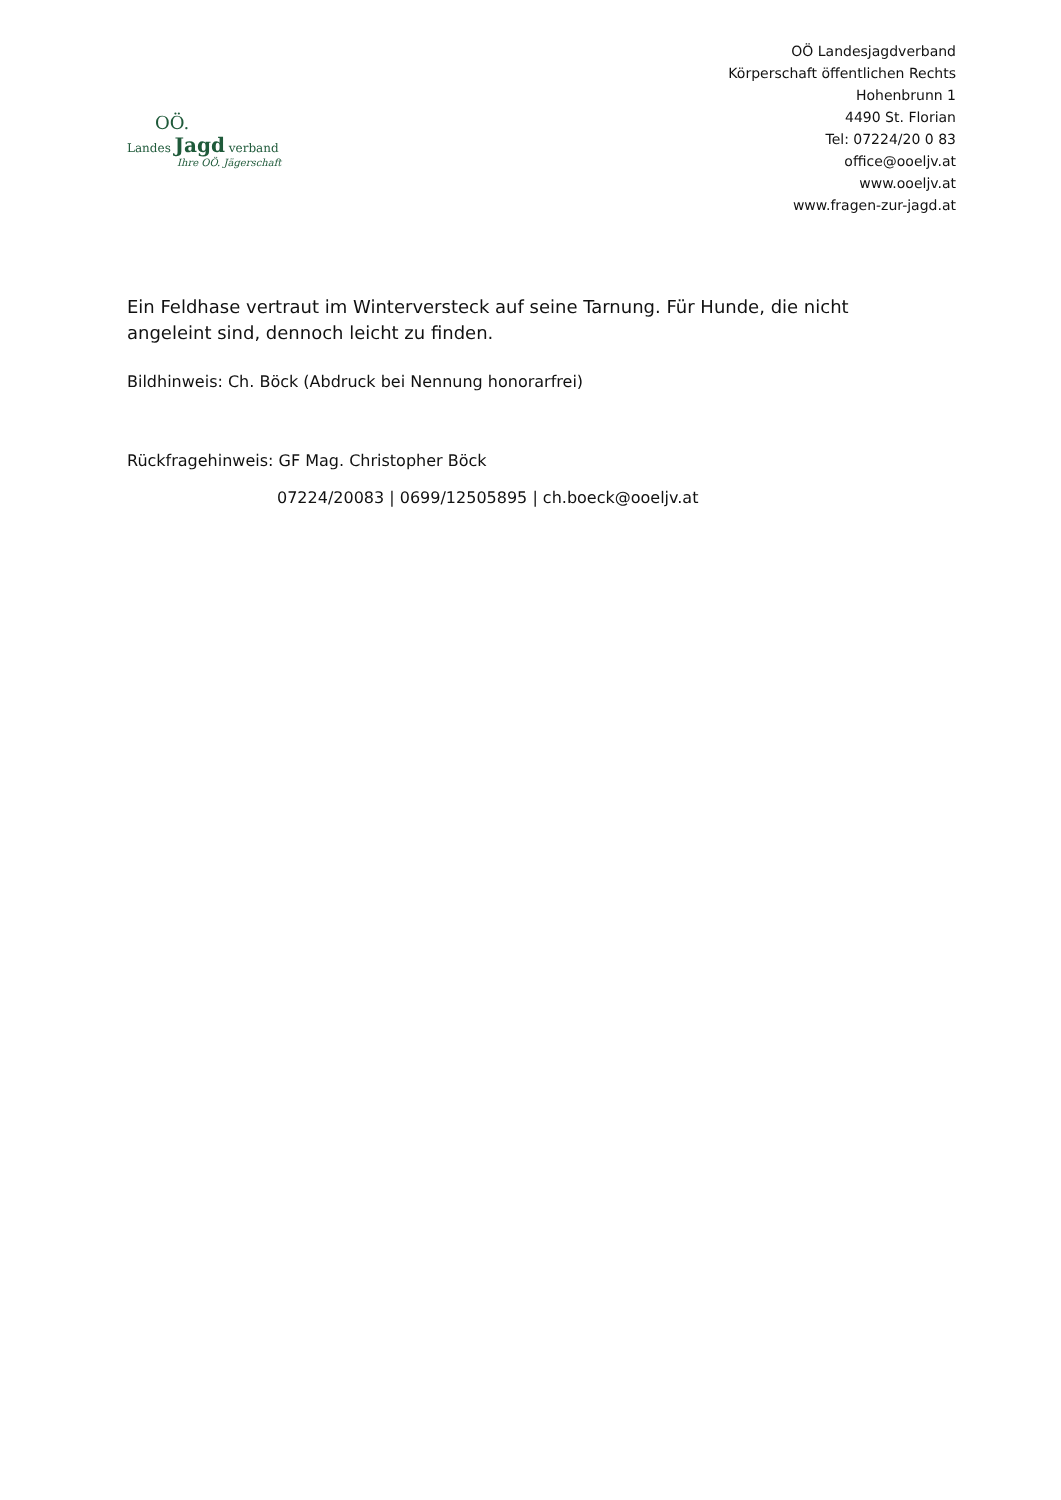OÖ.
Landes Jagd verband
Ihre OÖ. Jägerschaft
OÖ Landesjagdverband
Körperschaft öffentlichen Rechts
Hohenbrunn 1
4490 St. Florian
Tel: 07224/20 0 83
office@ooeljv.at
www.ooeljv.at
www.fragen-zur-jagd.at
Ein Feldhase vertraut im Winterversteck auf seine Tarnung. Für Hunde, die nicht angeleint sind, dennoch leicht zu finden.
Bildhinweis: Ch. Böck (Abdruck bei Nennung honorarfrei)
Rückfragehinweis: GF Mag. Christopher Böck
07224/20083 | 0699/12505895 | ch.boeck@ooeljv.at